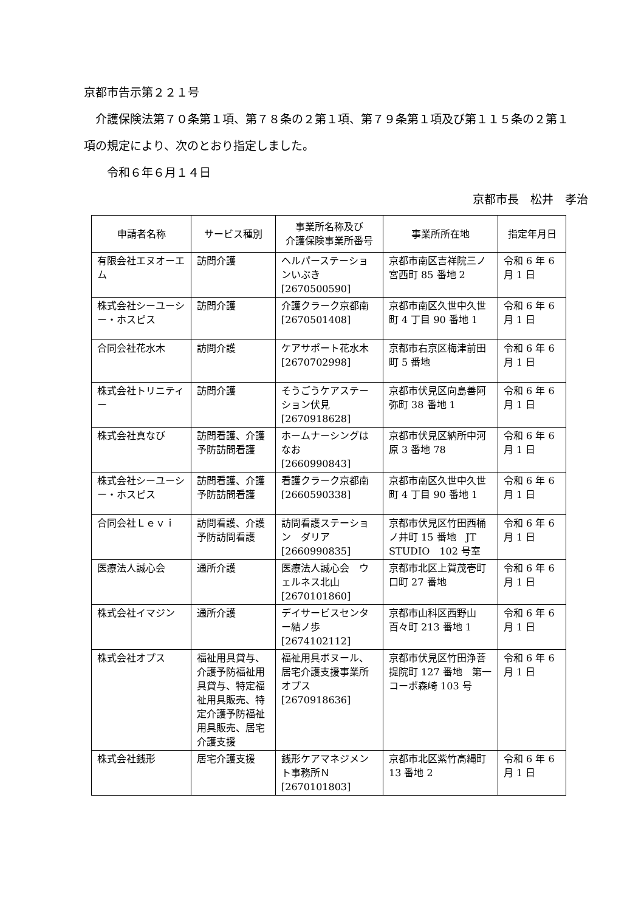京都市告示第２２１号
　介護保険法第７０条第１項、第７８条の２第１項、第７９条第１項及び第１１５条の２第１項の規定により、次のとおり指定しました。
　　令和６年６月１４日
京都市長　松井　孝治
| 申請者名称 | サービス種別 | 事業所名称及び 介護保険事業所番号 | 事業所所在地 | 指定年月日 |
| --- | --- | --- | --- | --- |
| 有限会社エヌオーエム | 訪問介護 | ヘルパーステーションいぶき [2670500590] | 京都市南区吉祥院三ノ宮西町 85 番地 2 | 令和 6 年 6 月 1 日 |
| 株式会社シーユーシー・ホスピス | 訪問介護 | 介護クラーク京都南 [2670501408] | 京都市南区久世中久世町 4 丁目 90 番地 1 | 令和 6 年 6 月 1 日 |
| 合同会社花水木 | 訪問介護 | ケアサポート花水木 [2670702998] | 京都市右京区梅津前田町 5 番地 | 令和 6 年 6 月 1 日 |
| 株式会社トリニティー | 訪問介護 | そうごうケアステーション伏見 [2670918628] | 京都市伏見区向島善阿弥町 38 番地 1 | 令和 6 年 6 月 1 日 |
| 株式会社真なび | 訪問看護、介護予防訪問看護 | ホームナーシングはなお [2660990843] | 京都市伏見区納所中河原 3 番地 78 | 令和 6 年 6 月 1 日 |
| 株式会社シーユーシー・ホスピス | 訪問看護、介護予防訪問看護 | 看護クラーク京都南 [2660590338] | 京都市南区久世中久世町 4 丁目 90 番地 1 | 令和 6 年 6 月 1 日 |
| 合同会社Ｌｅｖｉ | 訪問看護、介護予防訪問看護 | 訪問看護ステーション ダリア [2660990835] | 京都市伏見区竹田西桶ノ井町 15 番地 JT STUDIO 102 号室 | 令和 6 年 6 月 1 日 |
| 医療法人誠心会 | 通所介護 | 医療法人誠心会 ウェルネス北山 [2670101860] | 京都市北区上賀茂壱町口町 27 番地 | 令和 6 年 6 月 1 日 |
| 株式会社イマジン | 通所介護 | デイサービスセンター結ノ歩 [2674102112] | 京都市山科区西野山百々町 213 番地 1 | 令和 6 年 6 月 1 日 |
| 株式会社オプス | 福祉用具貸与、介護予防福祉用具貸与、特定福祉用具販売、特定介護予防福祉用具販売、居宅介護支援 | 福祉用具ボヌール、居宅介護支援事業所オプス [2670918636] | 京都市伏見区竹田浄菩提院町 127 番地 第一コーポ森崎 103 号 | 令和 6 年 6 月 1 日 |
| 株式会社銭形 | 居宅介護支援 | 銭形ケアマネジメント事務所Ｎ [2670101803] | 京都市北区紫竹高縄町 13 番地 2 | 令和 6 年 6 月 1 日 |